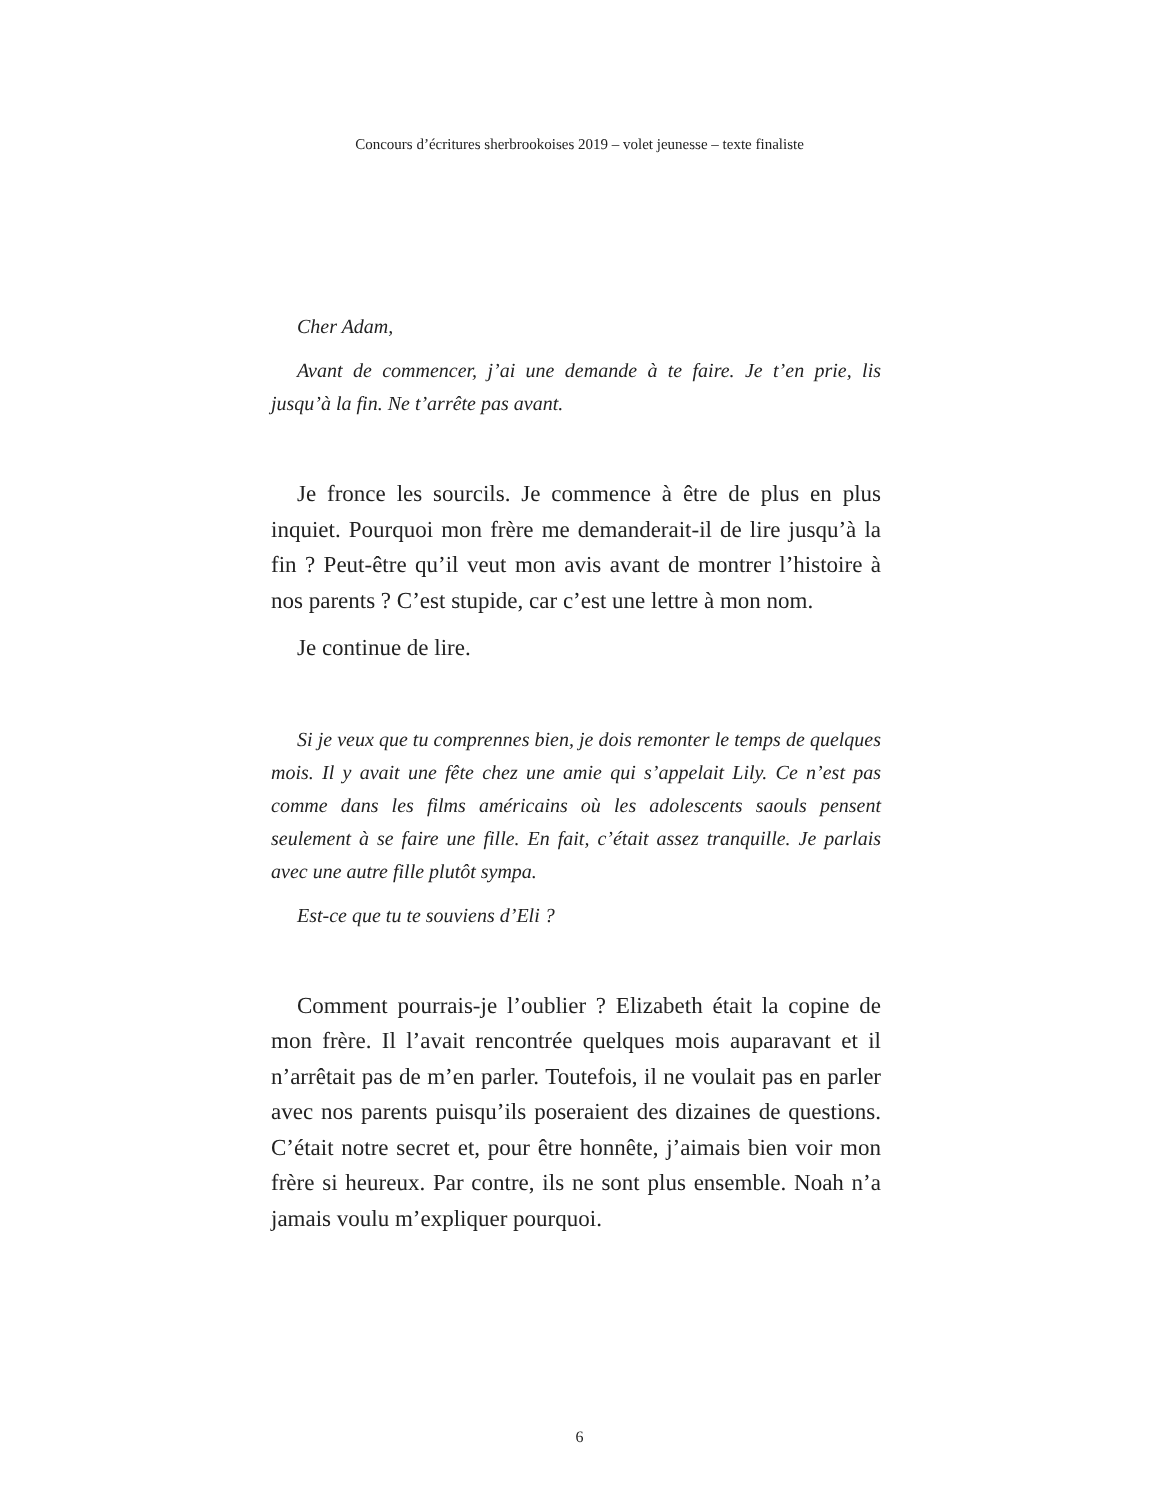Concours d’écritures sherbrookoises 2019 – volet jeunesse – texte finaliste
Cher Adam,
Avant de commencer, j’ai une demande à te faire. Je t’en prie, lis jusqu’à la fin. Ne t’arrête pas avant.
Je fronce les sourcils. Je commence à être de plus en plus inquiet. Pourquoi mon frère me demanderait-il de lire jusqu’à la fin ? Peut-être qu’il veut mon avis avant de montrer l’histoire à nos parents ? C’est stupide, car c’est une lettre à mon nom.
Je continue de lire.
Si je veux que tu comprennes bien, je dois remonter le temps de quelques mois. Il y avait une fête chez une amie qui s’appelait Lily. Ce n’est pas comme dans les films américains où les adolescents saouls pensent seulement à se faire une fille. En fait, c’était assez tranquille. Je parlais avec une autre fille plutôt sympa.
Est-ce que tu te souviens d’Eli ?
Comment pourrais-je l’oublier ? Elizabeth était la copine de mon frère. Il l’avait rencontrée quelques mois auparavant et il n’arrêtait pas de m’en parler. Toutefois, il ne voulait pas en parler avec nos parents puisqu’ils poseraient des dizaines de questions. C’était notre secret et, pour être honnête, j’aimais bien voir mon frère si heureux. Par contre, ils ne sont plus ensemble. Noah n’a jamais voulu m’expliquer pourquoi.
6